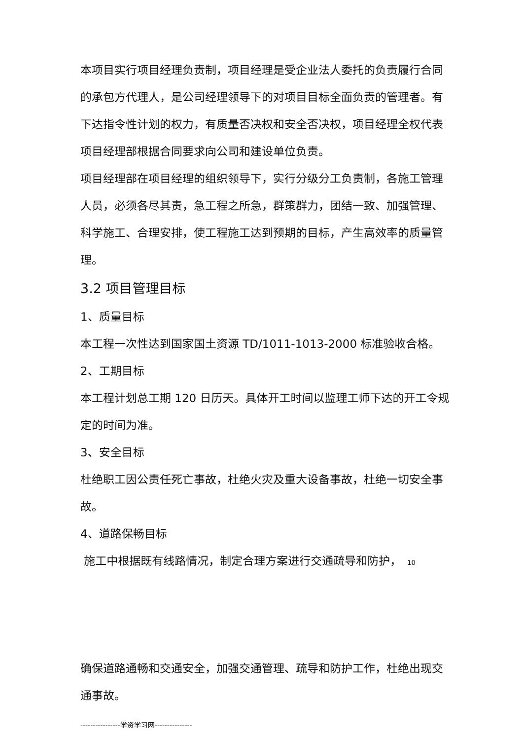本项目实行项目经理负责制，项目经理是受企业法人委托的负责履行合同的承包方代理人，是公司经理领导下的对项目目标全面负责的管理者。有下达指令性计划的权力，有质量否决权和安全否决权，项目经理全权代表项目经理部根据合同要求向公司和建设单位负责。
项目经理部在项目经理的组织领导下，实行分级分工负责制，各施工管理人员，必须各尽其责，急工程之所急，群策群力，团结一致、加强管理、科学施工、合理安排，使工程施工达到预期的目标，产生高效率的质量管理。
3.2 项目管理目标
1、质量目标
本工程一次性达到国家国土资源 TD/1011-1013-2000 标准验收合格。
2、工期目标
本工程计划总工期 120 日历天。具体开工时间以监理工师下达的开工令规定的时间为准。
3、安全目标
杜绝职工因公责任死亡事故，杜绝火灾及重大设备事故，杜绝一切安全事故。
4、道路保畅目标
施工中根据既有线路情况，制定合理方案进行交通疏导和防护， 10
确保道路通畅和交通安全，加强交通管理、疏导和防护工作，杜绝出现交通事故。
----------------学资学习网---------------